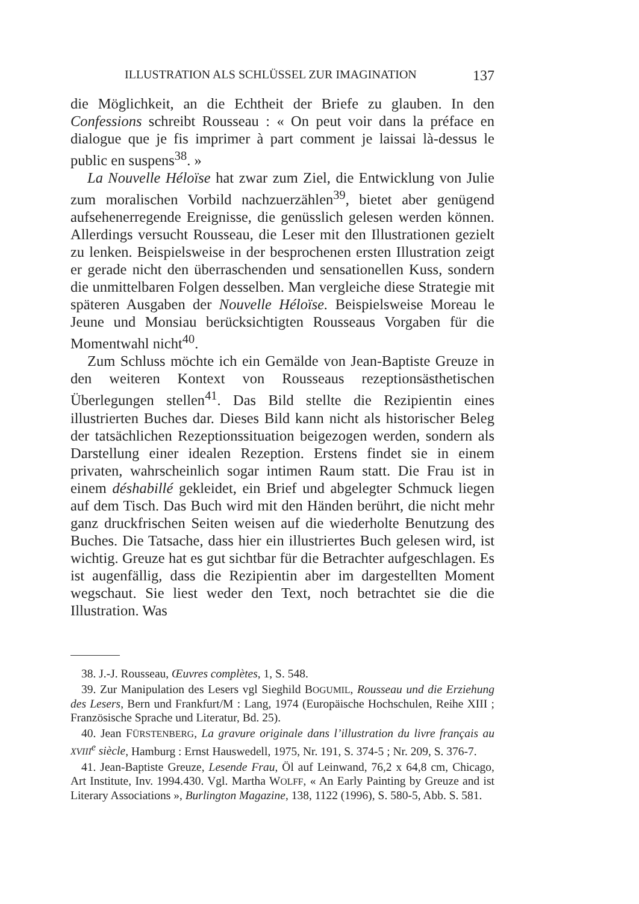ILLUSTRATION ALS SCHLÜSSEL ZUR IMAGINATION 137
die Möglichkeit, an die Echtheit der Briefe zu glauben. In den Confessions schreibt Rousseau : « On peut voir dans la préface en dialogue que je fis imprimer à part comment je laissai là-dessus le public en suspens<sup>38</sup>. »
La Nouvelle Héloïse hat zwar zum Ziel, die Entwicklung von Julie zum moralischen Vorbild nachzuerzählen<sup>39</sup>, bietet aber genügend aufsehenerregende Ereignisse, die genüsslich gelesen werden können. Allerdings versucht Rousseau, die Leser mit den Illustrationen gezielt zu lenken. Beispielsweise in der besprochenen ersten Illustration zeigt er gerade nicht den überraschenden und sensationellen Kuss, sondern die unmittelbaren Folgen desselben. Man vergleiche diese Strategie mit späteren Ausgaben der Nouvelle Héloïse. Beispielsweise Moreau le Jeune und Monsiau berücksichtigten Rousseaus Vorgaben für die Momentwahl nicht<sup>40</sup>.
Zum Schluss möchte ich ein Gemälde von Jean-Baptiste Greuze in den weiteren Kontext von Rousseaus rezeptionsästhetischen Überlegungen stellen<sup>41</sup>. Das Bild stellte die Rezipientin eines illustrierten Buches dar. Dieses Bild kann nicht als historischer Beleg der tatsächlichen Rezeptionssituation beigezogen werden, sondern als Darstellung einer idealen Rezeption. Erstens findet sie in einem privaten, wahrscheinlich sogar intimen Raum statt. Die Frau ist in einem déshabillé gekleidet, ein Brief und abgelegter Schmuck liegen auf dem Tisch. Das Buch wird mit den Händen berührt, die nicht mehr ganz druckfrischen Seiten weisen auf die wiederholte Benutzung des Buches. Die Tatsache, dass hier ein illustriertes Buch gelesen wird, ist wichtig. Greuze hat es gut sichtbar für die Betrachter aufgeschlagen. Es ist augenfällig, dass die Rezipientin aber im dargestellten Moment wegschaut. Sie liest weder den Text, noch betrachtet sie die die Illustration. Was
38. J.-J. Rousseau, Œuvres complètes, 1, S. 548.
39. Zur Manipulation des Lesers vgl Sieghild BOGUMIL, Rousseau und die Erziehung des Lesers, Bern und Frankfurt/M : Lang, 1974 (Europäische Hochschulen, Reihe XIII ; Französische Sprache und Literatur, Bd. 25).
40. Jean FÜRSTENBERG, La gravure originale dans l’illustration du livre français au XVIII<sup>e</sup> siècle, Hamburg : Ernst Hauswedell, 1975, Nr. 191, S. 374-5 ; Nr. 209, S. 376-7.
41. Jean-Baptiste Greuze, Lesende Frau, Öl auf Leinwand, 76,2 x 64,8 cm, Chicago, Art Institute, Inv. 1994.430. Vgl. Martha WOLFF, « An Early Painting by Greuze and ist Literary Associations », Burlington Magazine, 138, 1122 (1996), S. 580-5, Abb. S. 581.